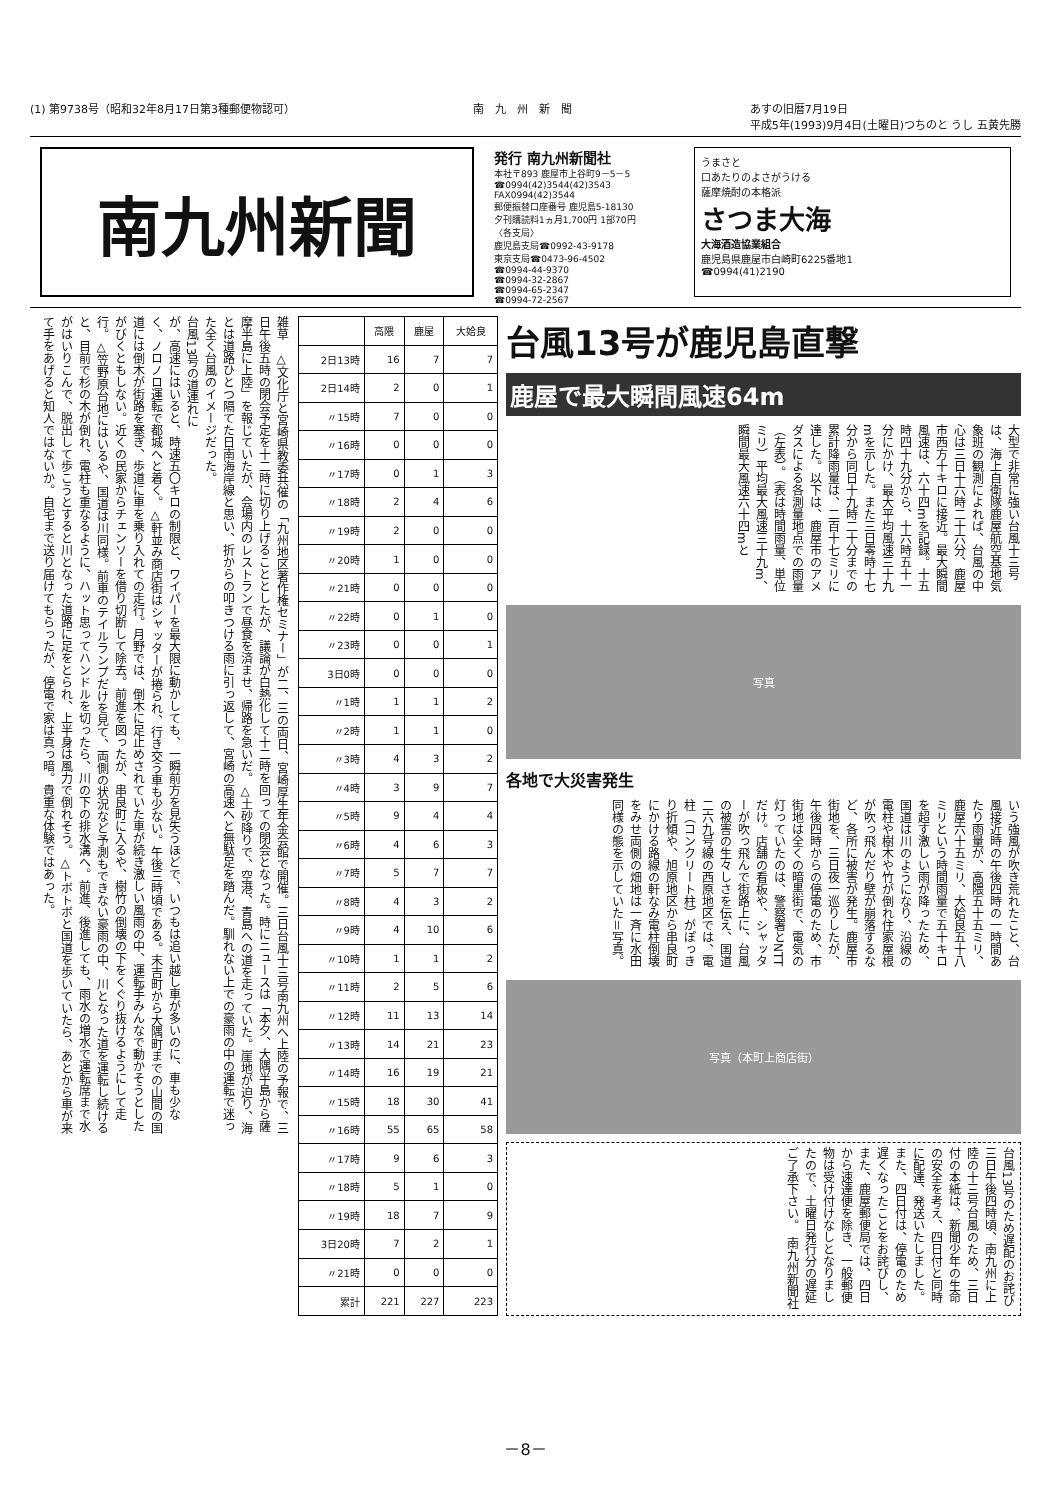(1) 第9738号（昭和32年8月17日第3種郵便物認可） 南　九　州　新　聞 あすの旧暦7月19日
平成5年(1993)9月4日(土曜日)つちのと うし 五黄先勝
南九州新聞
発行 南九州新聞社
本社〒893 鹿屋市上谷町9－5－5
☎0994(42)3544(42)3543
FAX0994(42)3544
郵便振替口座番号 鹿児島5-18130
夕刊購読料1ヵ月1,700円 1部70円
〈各支局〉
鹿児島支局☎0992-43-9178
東京支局☎0473-96-4502
☎0994-44-9370
☎0994-32-2867
☎0994-65-2347
☎0994-72-2567
うまさと
口あたりのよさがうける
薩摩焼酎の本格派
さつま大海
大海酒造協業組合
鹿児島県鹿屋市白崎町6225番地1
☎0994(41)2190
雑草　△文化庁と宮崎県教委共催の「九州地区著作権セミナー」が二、三の両日、宮崎厚生年金会館で開催。三日台風十三号南九州へ上陸の予報で、三日午後五時の閉会予定を十二時に切り上げることとしたが、議論が白熱化して十二時を回っての閉会となった。時にニュースは「本夕、大隅半島から薩摩半島に上陸」を報じていたが、会場内のレストランで昼食を済ませ、帰路を急いだ。△土砂降りで、空港、青島への道を走っていた。崖地が迫り、海とは道路ひとつ隔てた日南海岸線と思い、折からの叩きつける雨に引っ返して、宮崎の高速へと無駄足を踏んだ。馴れない上での豪雨の中の運転で迷った全く台風のイメージだった。
台風13号の道連れに
が、高速にはいると、時速五〇キロの制限と、ワイパーを最大限に動かしても、一瞬前方を見失うほどで、いつもは追い越し車が多いのに、車も少なく、ノロノロ運転で都城へと着く。△軒並み商店街はシャッターが捲られ、行き交う車も少ない。午後三時頃である。末吉町から大隅町までの山間の国道には倒木が街路を塞ぎ、歩道に車を乗り入れての走行。月野では、倒木に足止めされていた車が続き激しい風雨の中、運転手みんなで動かそうとしたがびくともしない。近くの民家からチェンソーを借り切断して除去。前進を図ったが、串良町に入るや、樹竹の倒壊の下をくぐり抜けるようにして走行。△笠野原台地にはいるや、国道は川同様。前車のテイルランプだけを見て、両側の状況など予測もできない豪雨の中、川となった道を運転し続けると、目前で杉の木が倒れ、電柱も重なるように、ハット思ってハンドルを切ったら、川の下の排水溝へ。前進、後進しても、雨水の増水で運転席まで水がはいりこんで、脱出して歩こうとすると川となった道路に足をとられ、上半身は風力で倒れそう。△トボトボと国道を歩いていたら、あとから車が来て手をあげると知人ではないか。自宅まで送り届けてもらったが、停電で家は真っ暗。貴重な体験ではあった。
| | 高隈 | 鹿屋 | 大姶良 |
| --- | --- | --- | --- |
| 2日13時 | 16 | 7 | 7 |
| 2日14時 | 2 | 0 | 1 |
| 〃15時 | 7 | 0 | 0 |
| 〃16時 | 0 | 0 | 0 |
| 〃17時 | 0 | 1 | 3 |
| 〃18時 | 2 | 4 | 6 |
| 〃19時 | 2 | 0 | 0 |
| 〃20時 | 1 | 0 | 0 |
| 〃21時 | 0 | 0 | 0 |
| 〃22時 | 0 | 1 | 0 |
| 〃23時 | 0 | 0 | 1 |
| 3日0時 | 0 | 0 | 0 |
| 〃1時 | 1 | 1 | 2 |
| 〃2時 | 1 | 1 | 0 |
| 〃3時 | 4 | 3 | 2 |
| 〃4時 | 3 | 9 | 7 |
| 〃5時 | 9 | 4 | 4 |
| 〃6時 | 4 | 6 | 3 |
| 〃7時 | 5 | 7 | 7 |
| 〃8時 | 4 | 3 | 2 |
| 〃9時 | 4 | 10 | 6 |
| 〃10時 | 1 | 1 | 2 |
| 〃11時 | 2 | 5 | 6 |
| 〃12時 | 11 | 13 | 14 |
| 〃13時 | 14 | 21 | 23 |
| 〃14時 | 16 | 19 | 21 |
| 〃15時 | 18 | 30 | 41 |
| 〃16時 | 55 | 65 | 58 |
| 〃17時 | 9 | 6 | 3 |
| 〃18時 | 5 | 1 | 0 |
| 〃19時 | 18 | 7 | 9 |
| 3日20時 | 7 | 2 | 1 |
| 〃21時 | 0 | 0 | 0 |
| 累計 | 221 | 227 | 223 |
台風13号が鹿児島直撃
鹿屋で最大瞬間風速64m
大型で非常に強い台風十三号は、海上自衛隊鹿屋航空基地気象班の観測によれば、台風の中心は三日十六時二十六分、鹿屋市西方十キロに接近。最大瞬間風速は、六十四mを記録。十五時四十九分から、十六時五十一分にかけ、最大平均風速三十九mを示した。また三日零時十七分から同日十九時二十分までの累計降雨量は、二百十七ミリに達した。以下は、鹿屋市のアメダスによる各測量地点での雨量（左表）。（表は時間雨量、単位ミリ）平均最大風速三十九m、瞬間最大風速六十四mと
写真
各地で大災害発生
いう強風が吹き荒れたこと、台風接近時の午後四時の一時間あたり雨量が、高隈五十五ミリ、鹿屋六十五ミリ、大姶良五十八ミリという時間雨量で五十キロを超す激しい雨が降ったため、国道は川のようになり、沿線の電柱や樹木や竹が倒れ住家屋根が吹っ飛んだり壁が崩落するなど、各所に被害が発生。鹿屋市街地を、三日夜一巡りしたが、午後四時からの停電のため、市街地は全くの暗黒街で、電気の灯っていたのは、警察署とNTTだけ。店舗の看板や、シャッターが吹っ飛んで街路上に、台風の被害の生々しさを伝え、国道二六九号線の西原地区では、電柱（コンクリート柱）がぽっきり折傾や、旭原地区から串良町にかける路線の軒なみ電柱倒壊をみせ両側の畑地は一斉に水田同様の態を示していた＝写真。
写真（本町上商店街）
台風13号のため遅配のお詫び　三日午後四時頃、南九州に上陸の十三号台風のため、三日付の本紙は、新聞少年の生命の安全を考え、四日付と同時に配達、発送いたしました。また、四日付は、停電のため遅くなったことをお詫びし、また、鹿屋郵便局では、四日から速達便を除き、一般郵便物は受け付けなしとなりましたので、土曜日発行分の遅延ご了承下さい。　南九州新聞社
－8－